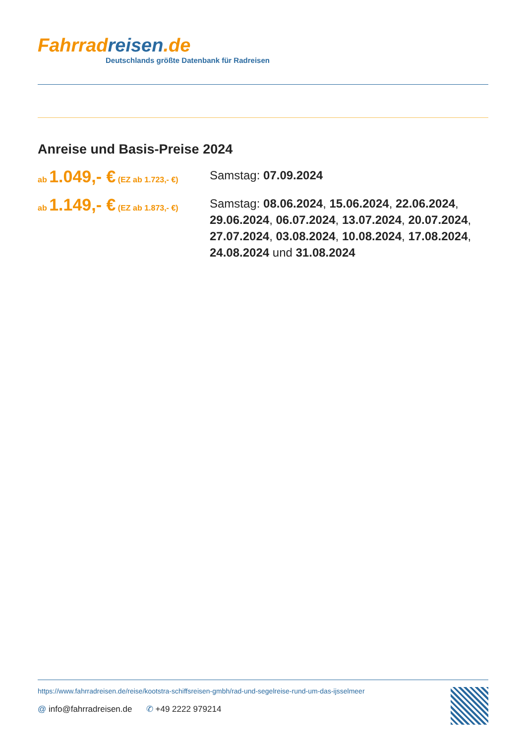Fahrrad reisen.de
Deutschlands größte Datenbank für Radreisen
Anreise und Basis-Preise 2024
ab 1.049,- € (EZ ab 1.723,- €)
Samstag: 07.09.2024
ab 1.149,- € (EZ ab 1.873,- €)
Samstag: 08.06.2024, 15.06.2024, 22.06.2024, 29.06.2024, 06.07.2024, 13.07.2024, 20.07.2024, 27.07.2024, 03.08.2024, 10.08.2024, 17.08.2024, 24.08.2024 und 31.08.2024
https://www.fahrradreisen.de/reise/kootstra-schiffsreisen-gmbh/rad-und-segelreise-rund-um-das-ijsselmeer
@ info@fahrradreisen.de ✆ +49 2222 979214